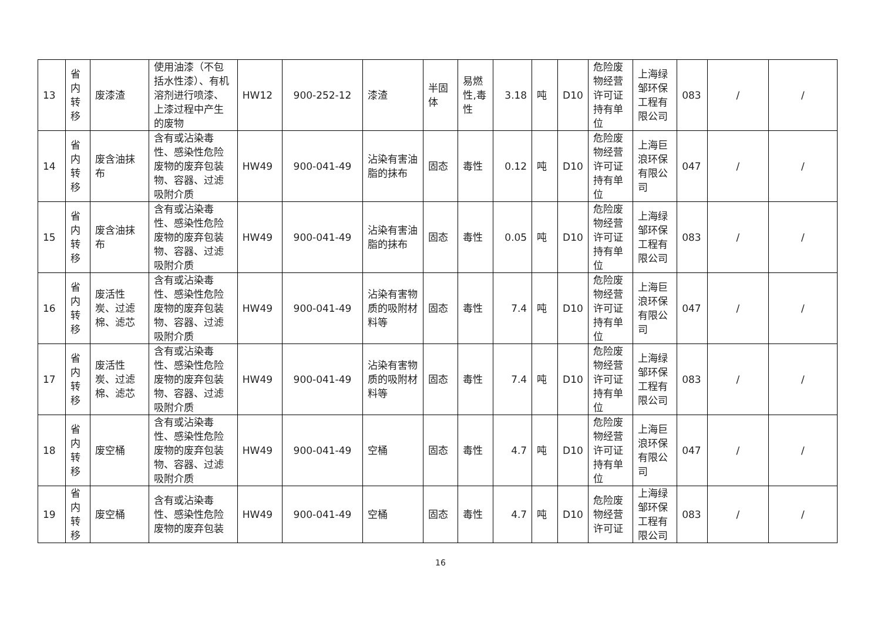| 13 | 省内转移 | 废漆渣 | 使用油漆（不包括水性漆）、有机溶剂进行喷漆、上漆过程中产生的废物 | HW12 | 900-252-12 | 漆渣 | 半固体 | 易燃性,毒性 | 3.18 | 吨 | D10 | 危险废物经营许可证持有单位 | 上海绿邹环保工程有限公司 | 083 | / | / |
| 14 | 省内转移 | 废含油抹布 | 含有或沾染毒性、感染性危险废物的废弃包装物、容器、过滤吸附介质 | HW49 | 900-041-49 | 沾染有害油脂的抹布 | 固态 | 毒性 | 0.12 | 吨 | D10 | 危险废物经营许可证持有单位 | 上海巨浪环保有限公司 | 047 | / | / |
| 15 | 省内转移 | 废含油抹布 | 含有或沾染毒性、感染性危险废物的废弃包装物、容器、过滤吸附介质 | HW49 | 900-041-49 | 沾染有害油脂的抹布 | 固态 | 毒性 | 0.05 | 吨 | D10 | 危险废物经营许可证持有单位 | 上海绿邹环保工程有限公司 | 083 | / | / |
| 16 | 省内转移 | 废活性炭、过滤棉、滤芯 | 含有或沾染毒性、感染性危险废物的废弃包装物、容器、过滤吸附介质 | HW49 | 900-041-49 | 沾染有害物质的吸附材料等 | 固态 | 毒性 | 7.4 | 吨 | D10 | 危险废物经营许可证持有单位 | 上海巨浪环保有限公司 | 047 | / | / |
| 17 | 省内转移 | 废活性炭、过滤棉、滤芯 | 含有或沾染毒性、感染性危险废物的废弃包装物、容器、过滤吸附介质 | HW49 | 900-041-49 | 沾染有害物质的吸附材料等 | 固态 | 毒性 | 7.4 | 吨 | D10 | 危险废物经营许可证持有单位 | 上海绿邹环保工程有限公司 | 083 | / | / |
| 18 | 省内转移 | 废空桶 | 含有或沾染毒性、感染性危险废物的废弃包装物、容器、过滤吸附介质 | HW49 | 900-041-49 | 空桶 | 固态 | 毒性 | 4.7 | 吨 | D10 | 危险废物经营许可证持有单位 | 上海巨浪环保有限公司 | 047 | / | / |
| 19 | 省内转移 | 废空桶 | 含有或沾染毒性、感染性危险废物的废弃包装 | HW49 | 900-041-49 | 空桶 | 固态 | 毒性 | 4.7 | 吨 | D10 | 危险废物经营许可证 | 上海绿邹环保工程有限公司 | 083 | / | / |
16